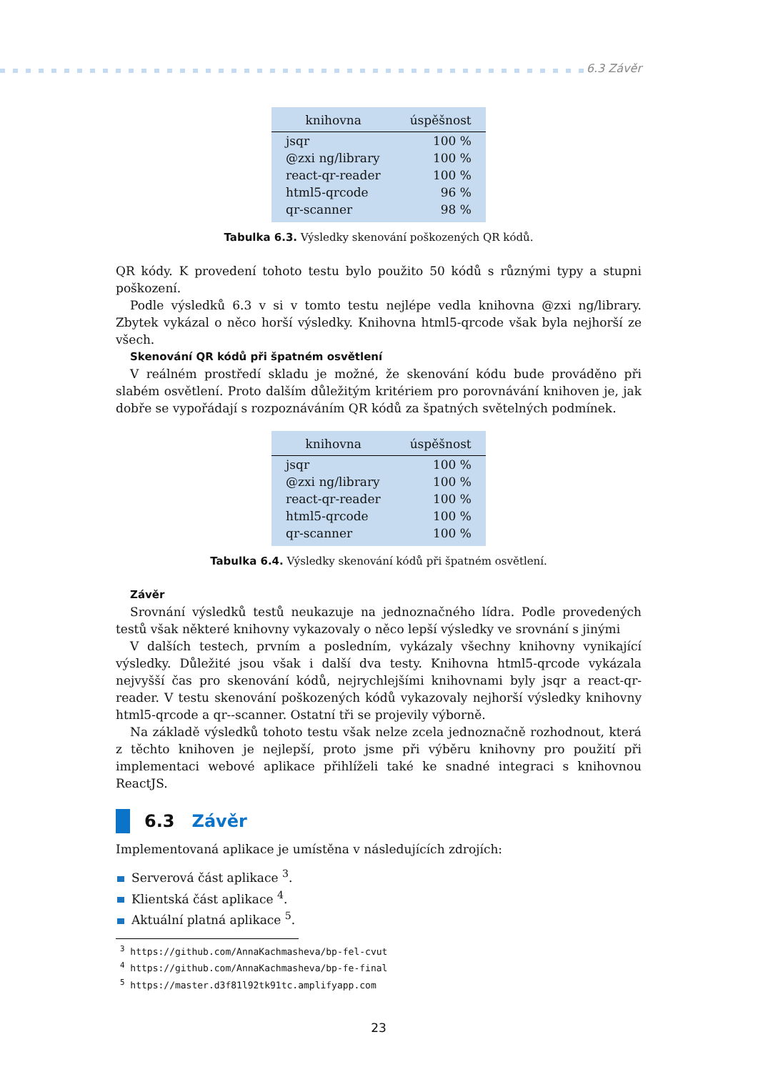6.3 Závěr
| knihovna | úspěšnost |
| --- | --- |
| jsqr | 100 % |
| @zxi ng/library | 100 % |
| react-qr-reader | 100 % |
| html5-qrcode | 96 % |
| qr-scanner | 98 % |
Tabulka 6.3. Výsledky skenování poškozených QR kódů.
QR kódy. K provedení tohoto testu bylo použito 50 kódů s různými typy a stupni poškození.
Podle výsledků 6.3 v si v tomto testu nejlépe vedla knihovna @zxi ng/library. Zbytek vykázal o něco horší výsledky. Knihovna html5-qrcode však byla nejhorší ze všech.
Skenování QR kódů při špatném osvětlení
V reálném prostředí skladu je možné, že skenování kódu bude prováděno při slabém osvětlení. Proto dalším důležitým kritériem pro porovnávání knihoven je, jak dobře se vypořádají s rozpoznáváním QR kódů za špatných světelných podmínek.
| knihovna | úspěšnost |
| --- | --- |
| jsqr | 100 % |
| @zxi ng/library | 100 % |
| react-qr-reader | 100 % |
| html5-qrcode | 100 % |
| qr-scanner | 100 % |
Tabulka 6.4. Výsledky skenování kódů při špatném osvětlení.
Závěr
Srovnání výsledků testů neukazuje na jednoznačného lídra. Podle provedených testů však některé knihovny vykazovaly o něco lepší výsledky ve srovnání s jinými
V dalších testech, prvním a posledním, vykázaly všechny knihovny vynikající výsledky. Důležité jsou však i další dva testy. Knihovna html5-qrcode vykázala nejvyšší čas pro skenování kódů, nejrychlejšími knihovnami byly jsqr a react-qr-reader. V testu skenování poškozených kódů vykazovaly nejhorší výsledky knihovny html5-qrcode a qr--scanner. Ostatní tři se projevily výborně.
Na základě výsledků tohoto testu však nelze zcela jednoznačně rozhodnout, která z těchto knihoven je nejlepší, proto jsme při výběru knihovny pro použití při implementaci webové aplikace přihlíželi také ke snadné integraci s knihovnou ReactJS.
6.3 Závěr
Implementovaná aplikace je umístěna v následujících zdrojích:
Serverová část aplikace <sup>3</sup>.
Klientská část aplikace <sup>4</sup>.
Aktuální platná aplikace <sup>5</sup>.
<sup>3</sup> https://github.com/AnnaKachmasheva/bp-fel-cvut
<sup>4</sup> https://github.com/AnnaKachmasheva/bp-fe-final
<sup>5</sup> https://master.d3f81l92tk91tc.amplifyapp.com
23